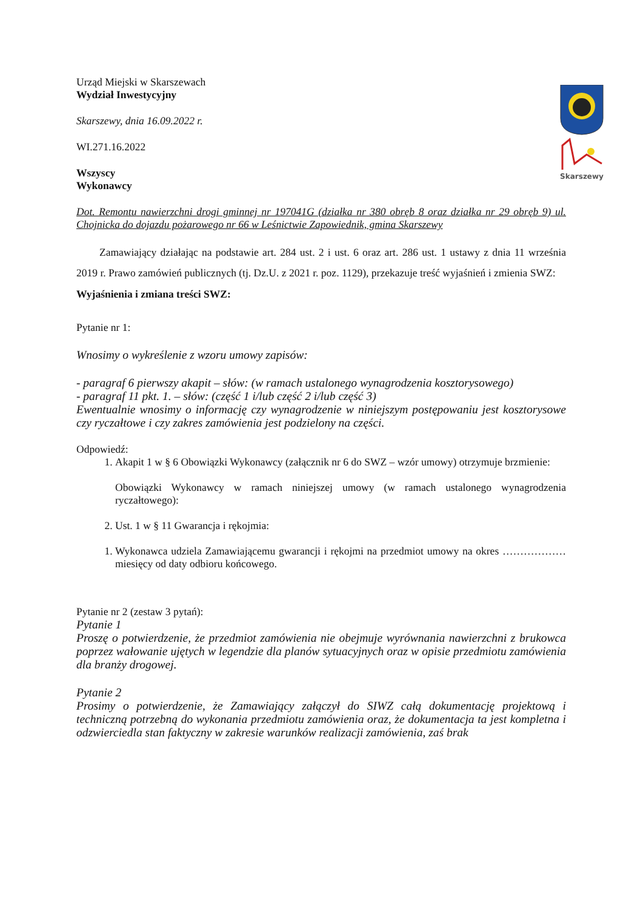Skarszewy
Urząd Miejski w Skarszewach
Wydział Inwestycyjny
Skarszewy, dnia 16.09.2022 r.
WI.271.16.2022
Wszyscy
Wykonawcy
Dot. Remontu nawierzchni drogi gminnej nr 197041G (działka nr 380 obręb 8 oraz działka nr 29 obręb 9) ul. Chojnicka do dojazdu pożarowego nr 66 w Leśnictwie Zapowiednik, gmina Skarszewy
Zamawiający działając na podstawie art. 284 ust. 2 i ust. 6 oraz art. 286 ust. 1 ustawy z dnia 11 września 2019 r. Prawo zamówień publicznych (tj. Dz.U. z 2021 r. poz. 1129), przekazuje treść wyjaśnień i zmienia SWZ:
Wyjaśnienia i zmiana treści SWZ:
Pytanie nr 1:
Wnosimy o wykreślenie z wzoru umowy zapisów:
- paragraf 6 pierwszy akapit – słów: (w ramach ustalonego wynagrodzenia kosztorysowego)
- paragraf 11 pkt. 1. – słów: (część 1 i/lub część 2 i/lub część 3)
Ewentualnie wnosimy o informację czy wynagrodzenie w niniejszym postępowaniu jest kosztorysowe czy ryczałtowe i czy zakres zamówienia jest podzielony na części.
Odpowiedź:
1. Akapit 1 w § 6 Obowiązki Wykonawcy (załącznik nr 6 do SWZ – wzór umowy) otrzymuje brzmienie:
Obowiązki Wykonawcy w ramach niniejszej umowy (w ramach ustalonego wynagrodzenia ryczałtowego):
2. Ust. 1 w § 11 Gwarancja i rękojmia:
1. Wykonawca udziela Zamawiającemu gwarancji i rękojmi na przedmiot umowy na okres ……………… miesięcy od daty odbioru końcowego.
Pytanie nr 2 (zestaw 3 pytań):
Pytanie 1
Proszę o potwierdzenie, że przedmiot zamówienia nie obejmuje wyrównania nawierzchni z brukowca poprzez wałowanie ujętych w legendzie dla planów sytuacyjnych oraz w opisie przedmiotu zamówienia dla branży drogowej.
Pytanie 2
Prosimy o potwierdzenie, że Zamawiający załączył do SIWZ całą dokumentację projektową i techniczną potrzebną do wykonania przedmiotu zamówienia oraz, że dokumentacja ta jest kompletna i odzwierciedla stan faktyczny w zakresie warunków realizacji zamówienia, zaś brak